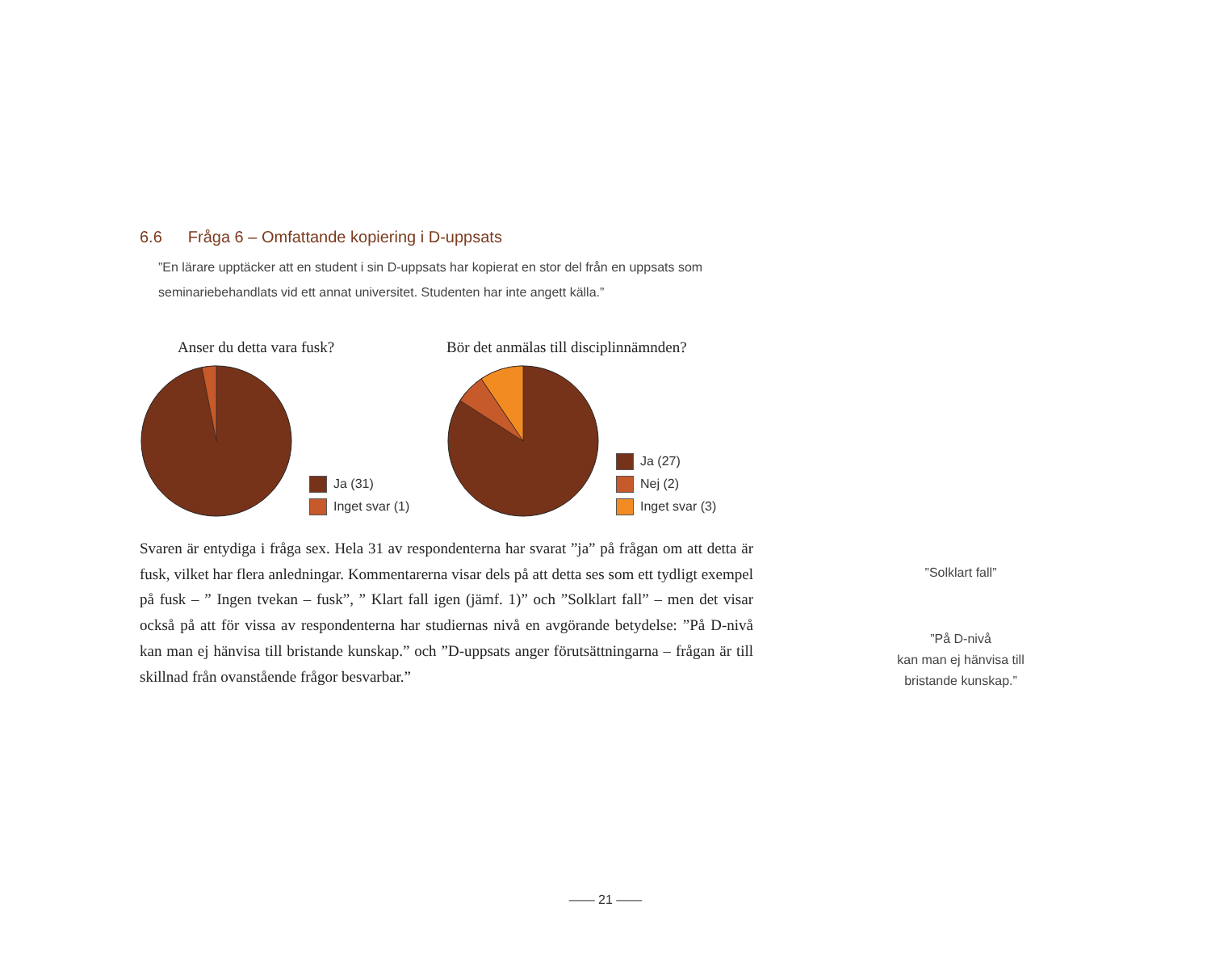6.6 Fråga 6 – Omfattande kopiering i D-uppsats
”En lärare upptäcker att en student i sin D-uppsats har kopierat en stor del från en uppsats som seminariebehandlats vid ett annat universitet. Studenten har inte angett källa.”
Anser du detta vara fusk?
Ja (31)
Inget svar (1)
Bör det anmälas till disciplinnämnden?
Ja (27)
Nej (2)
Inget svar (3)
Svaren är entydiga i fråga sex. Hela 31 av respondenterna har svarat ”ja” på frågan om att detta är fusk, vilket har flera anledningar. Kommentarerna visar dels på att detta ses som ett tydligt exempel på fusk – ” Ingen tvekan – fusk”, ” Klart fall igen (jämf. 1)” och ”Solklart fall” – men det visar också på att för vissa av respondenterna har studiernas nivå en avgörande betydelse: ”På D-nivå kan man ej hänvisa till bristande kunskap.” och ”D-uppsats anger förutsättningarna – frågan är till skillnad från ovanstående frågor besvarbar.”
”Solklart fall”
”På D-nivå
kan man ej hänvisa till
bristande kunskap.”
—— 21 ——